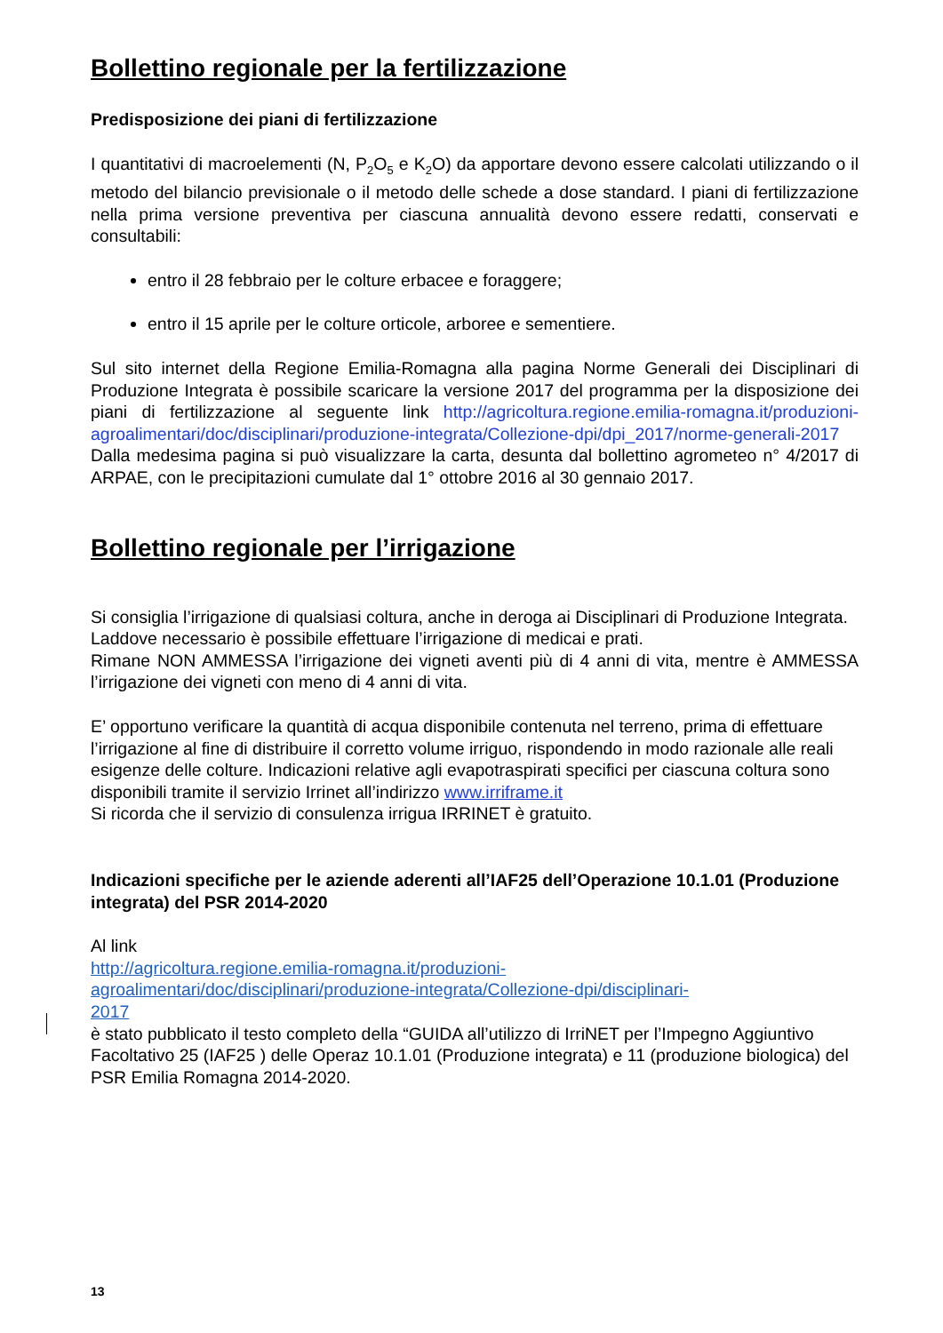Bollettino regionale per la fertilizzazione
Predisposizione dei piani di fertilizzazione
I quantitativi di macroelementi (N, P<sub>2</sub>O<sub>5</sub> e K<sub>2</sub>O) da apportare devono essere calcolati utilizzando o il metodo del bilancio previsionale o il metodo delle schede a dose standard. I piani di fertilizzazione nella prima versione preventiva per ciascuna annualità devono essere redatti, conservati e consultabili:
entro il 28 febbraio per le colture erbacee e foraggere;
entro il 15 aprile per le colture orticole, arboree e sementiere.
Sul sito internet della Regione Emilia-Romagna alla pagina Norme Generali dei Disciplinari di Produzione Integrata è possibile scaricare la versione 2017 del programma per la disposizione dei piani di fertilizzazione al seguente link http://agricoltura.regione.emilia-romagna.it/produzioni-agroalimentari/doc/disciplinari/produzione-integrata/Collezione-dpi/dpi_2017/norme-generali-2017 Dalla medesima pagina si può visualizzare la carta, desunta dal bollettino agrometeo n° 4/2017 di ARPAE, con le precipitazioni cumulate dal 1° ottobre 2016 al 30 gennaio 2017.
Bollettino regionale per l’irrigazione
Si consiglia l’irrigazione di qualsiasi coltura, anche in deroga ai Disciplinari di Produzione Integrata. Laddove necessario è possibile effettuare l’irrigazione di medicai e prati.
Rimane NON AMMESSA l’irrigazione dei vigneti aventi più di 4 anni di vita, mentre è AMMESSA l’irrigazione dei vigneti con meno di 4 anni di vita.
E’ opportuno verificare la quantità di acqua disponibile contenuta nel terreno, prima di effettuare l’irrigazione al fine di distribuire il corretto volume irriguo, rispondendo in modo razionale alle reali esigenze delle colture. Indicazioni relative agli evapotraspirati specifici per ciascuna coltura sono disponibili tramite il servizio Irrinet all’indirizzo www.irriframe.it
Si ricorda che il servizio di consulenza irrigua IRRINET è gratuito.
Indicazioni specifiche per le aziende aderenti all’IAF25 dell’Operazione 10.1.01 (Produzione integrata) del PSR 2014-2020
Al link
http://agricoltura.regione.emilia-romagna.it/produzioni-
agroalimentari/doc/disciplinari/produzione-integrata/Collezione-dpi/disciplinari-
2017
è stato pubblicato il testo completo della “GUIDA all’utilizzo di IrriNET per l’Impegno Aggiuntivo Facoltativo 25 (IAF25 ) delle Operaz 10.1.01 (Produzione integrata) e 11 (produzione biologica) del PSR Emilia Romagna 2014-2020.
13